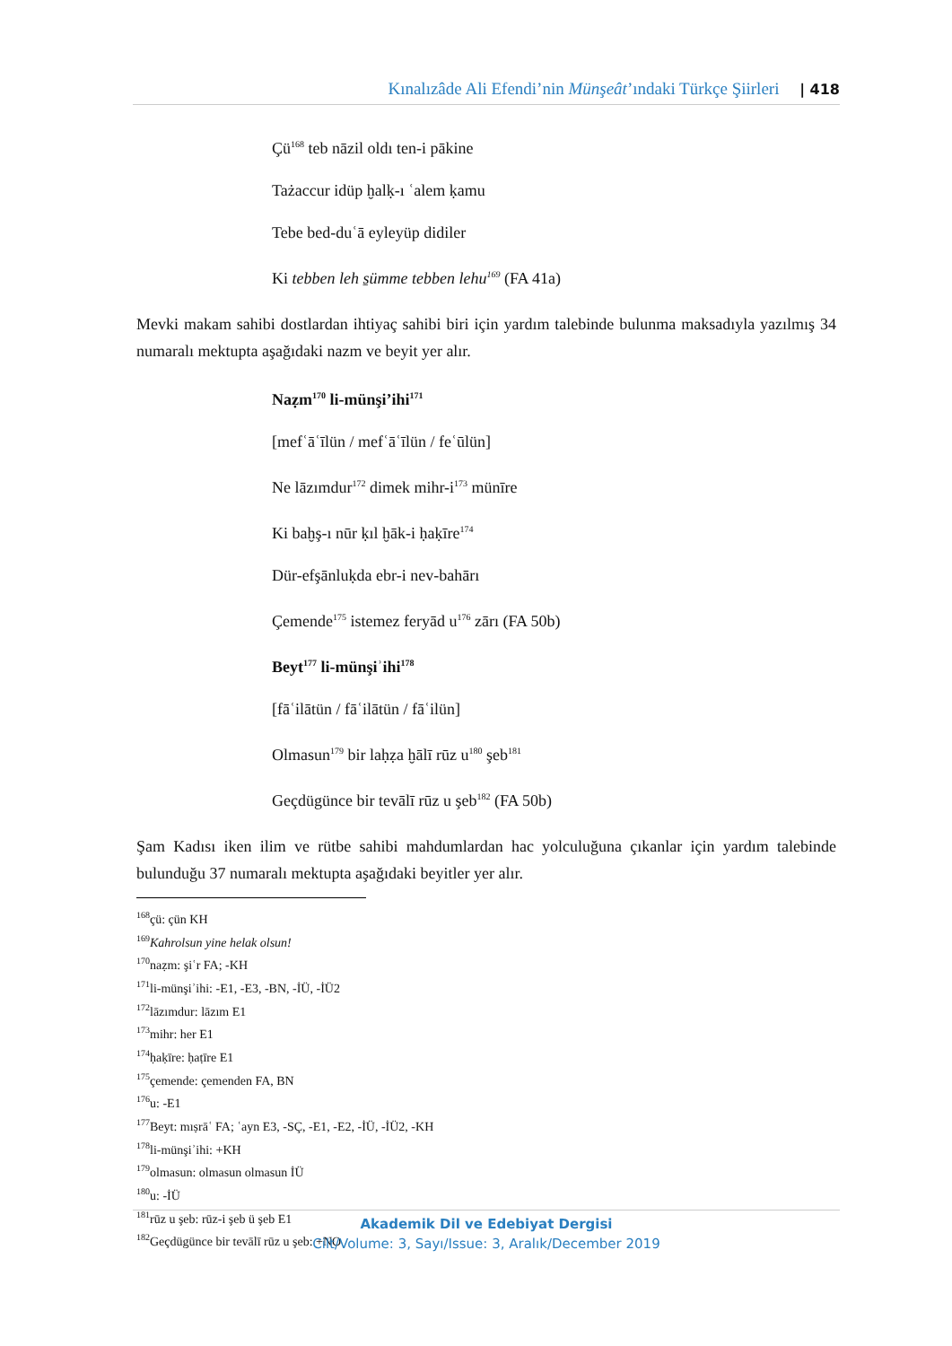Kınalızâde Ali Efendi’nin Münşeât’ındaki Türkçe Şiirleri | 418
Çü<sup>168</sup> teb nāzil oldı ten-i pākine
Tażaccur idüp ḫalḳ-ı ʿalem ḳamu
Tebe bed-duʿā eyleyüp didiler
Ki tebben leh s̱ümme tebben lehu<sup>169</sup> (FA 41a)
Mevki makam sahibi dostlardan ihtiyaç sahibi biri için yardım talebinde bulunma maksadıyla yazılmış 34 numaralı mektupta aşağıdaki nazm ve beyit yer alır.
Naẓm<sup>170</sup> li-münşi’ihi<sup>171</sup>
[mefʿāʿīlün / mefʿāʿīlün / feʿūlün]
Ne lāzımdur<sup>172</sup> dimek mihr-i<sup>173</sup> münīre
Ki baḫş-ı nūr ḳıl ḫāk-i ḥaḳīre<sup>174</sup>
Dür-efşānluḳda ebr-i nev-bahārı
Çemende<sup>175</sup> istemez feryād u<sup>176</sup> zārı (FA 50b)
Beyt<sup>177</sup> li-münşiʾihi<sup>178</sup>
[fāʿilātün / fāʿilātün / fāʿilün]
Olmasun<sup>179</sup> bir laḥẓa ḫālī rūz u<sup>180</sup> şeb<sup>181</sup>
Geçdügünce bir tevālī rūz u şeb<sup>182</sup> (FA 50b)
Şam Kadısı iken ilim ve rütbe sahibi mahdumlardan hac yolculuğuna çıkanlar için yardım talebinde bulunduğu 37 numaralı mektupta aşağıdaki beyitler yer alır.
<sup>168</sup> çü: çün KH
<sup>169</sup> Kahrolsun yine helak olsun!
<sup>170</sup> naẓm: şiʿr FA; -KH
<sup>171</sup> li-münşiʾihi: -E1, -E3, -BN, -İÜ, -İÜ2
<sup>172</sup> lāzımdur: lāzım E1
<sup>173</sup> mihr: her E1
<sup>174</sup> ḥaḳīre: ḥaṭīre E1
<sup>175</sup> çemende: çemenden FA, BN
<sup>176</sup> u: -E1
<sup>177</sup> Beyt: mıṣrāʿ FA; ʿayn E3, -SÇ, -E1, -E2, -İÜ, -İÜ2, -KH
<sup>178</sup> li-münşiʾihi: +KH
<sup>179</sup> olmasun: olmasun olmasun İÜ
<sup>180</sup> u: -İÜ
<sup>181</sup> rūz u şeb: rūz-i şeb ü şeb E1
<sup>182</sup>Geçdügünce bir tevālī rūz u şeb: +NO
Akademik Dil ve Edebiyat Dergisi
Cilt/Volume: 3, Sayı/Issue: 3, Aralık/December 2019